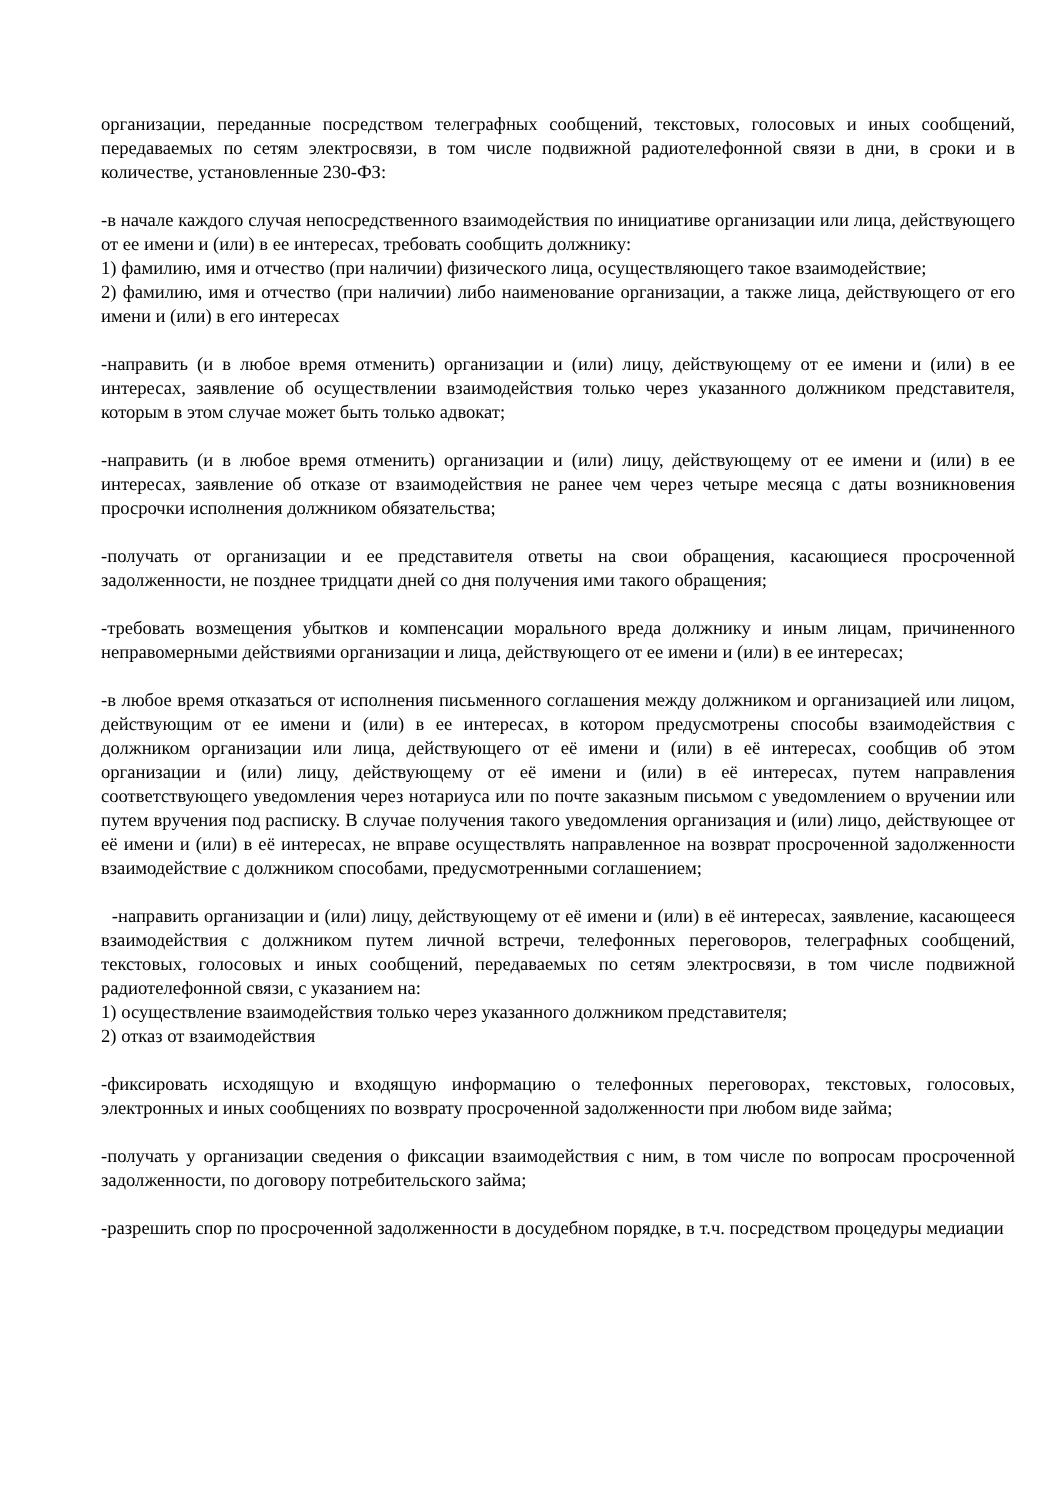организации, переданные посредством телеграфных сообщений, текстовых, голосовых и иных сообщений, передаваемых по сетям электросвязи, в том числе подвижной радиотелефонной связи в дни, в сроки и в количестве, установленные 230-ФЗ:
-в начале каждого случая непосредственного взаимодействия по инициативе организации или лица, действующего от ее имени и (или) в ее интересах, требовать сообщить должнику:
1) фамилию, имя и отчество (при наличии) физического лица, осуществляющего такое взаимодействие;
2) фамилию, имя и отчество (при наличии) либо наименование организации, а также лица, действующего от его имени и (или) в его интересах
-направить (и в любое время отменить) организации и (или) лицу, действующему от ее имени и (или) в ее интересах, заявление об осуществлении взаимодействия только через указанного должником представителя, которым в этом случае может быть только адвокат;
-направить (и в любое время отменить) организации и (или) лицу, действующему от ее имени и (или) в ее интересах, заявление об отказе от взаимодействия не ранее чем через четыре месяца с даты возникновения просрочки исполнения должником обязательства;
-получать от организации и ее представителя ответы на свои обращения, касающиеся просроченной задолженности, не позднее тридцати дней со дня получения ими такого обращения;
-требовать возмещения убытков и компенсации морального вреда должнику и иным лицам, причиненного неправомерными действиями организации и лица, действующего от ее имени и (или) в ее интересах;
-в любое время отказаться от исполнения письменного соглашения между должником и организацией или лицом, действующим от ее имени и (или) в ее интересах, в котором предусмотрены способы взаимодействия с должником организации или лица, действующего от её имени и (или) в её интересах, сообщив об этом организации и (или) лицу, действующему от её имени и (или) в её интересах, путем направления соответствующего уведомления через нотариуса или по почте заказным письмом с уведомлением о вручении или путем вручения под расписку. В случае получения такого уведомления организация и (или) лицо, действующее от её имени и (или) в её интересах, не вправе осуществлять направленное на возврат просроченной задолженности взаимодействие с должником способами, предусмотренными соглашением;
-направить организации и (или) лицу, действующему от её имени и (или) в её интересах, заявление, касающееся взаимодействия с должником путем личной встречи, телефонных переговоров, телеграфных сообщений, текстовых, голосовых и иных сообщений, передаваемых по сетям электросвязи, в том числе подвижной радиотелефонной связи, с указанием на:
1) осуществление взаимодействия только через указанного должником представителя;
2) отказ от взаимодействия
-фиксировать исходящую и входящую информацию о телефонных переговорах, текстовых, голосовых, электронных и иных сообщениях по возврату просроченной задолженности при любом виде займа;
-получать у организации сведения о фиксации взаимодействия с ним, в том числе по вопросам просроченной задолженности, по договору потребительского займа;
-разрешить спор по просроченной задолженности в досудебном порядке, в т.ч. посредством процедуры медиации